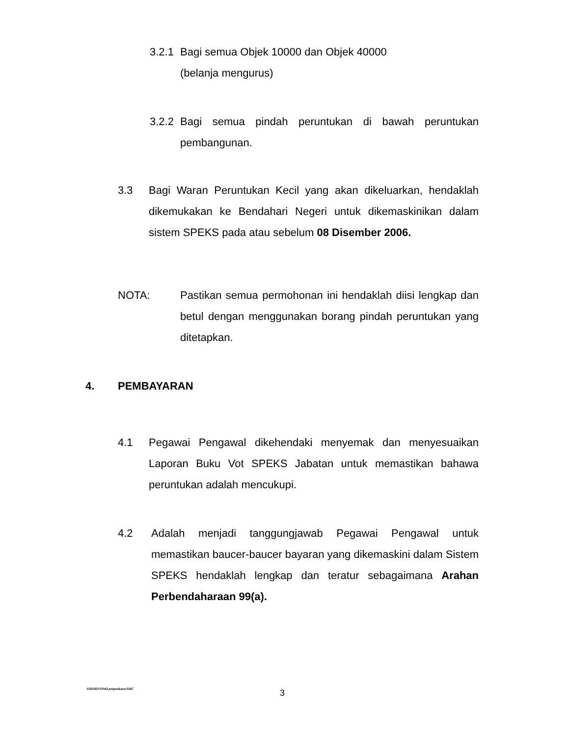3.2.1 Bagi semua Objek 10000 dan Objek 40000
(belanja mengurus)
3.2.2 Bagi semua pindah peruntukan di bawah peruntukan pembangunan.
3.3 Bagi Waran Peruntukan Kecil yang akan dikeluarkan, hendaklah dikemukakan ke Bendahari Negeri untuk dikemaskinikan dalam sistem SPEKS pada atau sebelum 08 Disember 2006.
NOTA: Pastikan semua permohonan ini hendaklah diisi lengkap dan betul dengan menggunakan borang pindah peruntukan yang ditetapkan.
4. PEMBAYARAN
4.1 Pegawai Pengawal dikehendaki menyemak dan menyesuaikan Laporan Buku Vot SPEKS Jabatan untuk memastikan bahawa peruntukan adalah mencukupi.
4.2 Adalah menjadi tanggungjawab Pegawai Pengawal untuk memastikan baucer-baucer bayaran yang dikemaskini dalam Sistem SPEKS hendaklah lengkap dan teratur sebagaimana Arahan Perbendaharaan 99(a).
ABDHD/SPekl.pntpnakaun/SitiC 3